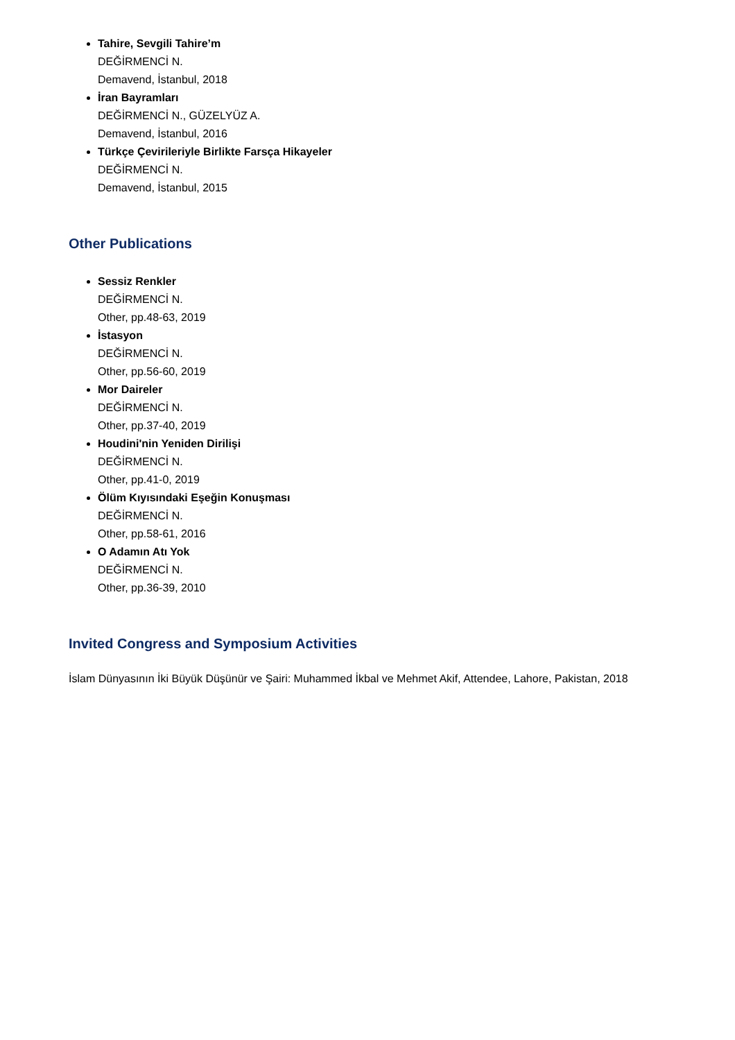Tahire, Sevgili Tahire’m
DEĞİRMENCİ N.
Demavend, İstanbul, 2018
İran Bayramları
DEĞİRMENCİ N., GÜZELYÜZ A.
Demavend, İstanbul, 2016
Türkçe Çevirileriyle Birlikte Farsça Hikayeler
DEĞİRMENCİ N.
Demavend, İstanbul, 2015
Other Publications
Sessiz Renkler
DEĞİRMENCİ N.
Other, pp.48-63, 2019
İstasyon
DEĞİRMENCİ N.
Other, pp.56-60, 2019
Mor Daireler
DEĞİRMENCİ N.
Other, pp.37-40, 2019
Houdini'nin Yeniden Dirilişi
DEĞİRMENCİ N.
Other, pp.41-0, 2019
Ölüm Kıyısındaki Eşeğin Konuşması
DEĞİRMENCİ N.
Other, pp.58-61, 2016
O Adamın Atı Yok
DEĞİRMENCİ N.
Other, pp.36-39, 2010
Invited Congress and Symposium Activities
İslam Dünyasının İki Büyük Düşünür ve Şairi: Muhammed İkbal ve Mehmet Akif, Attendee, Lahore, Pakistan, 2018